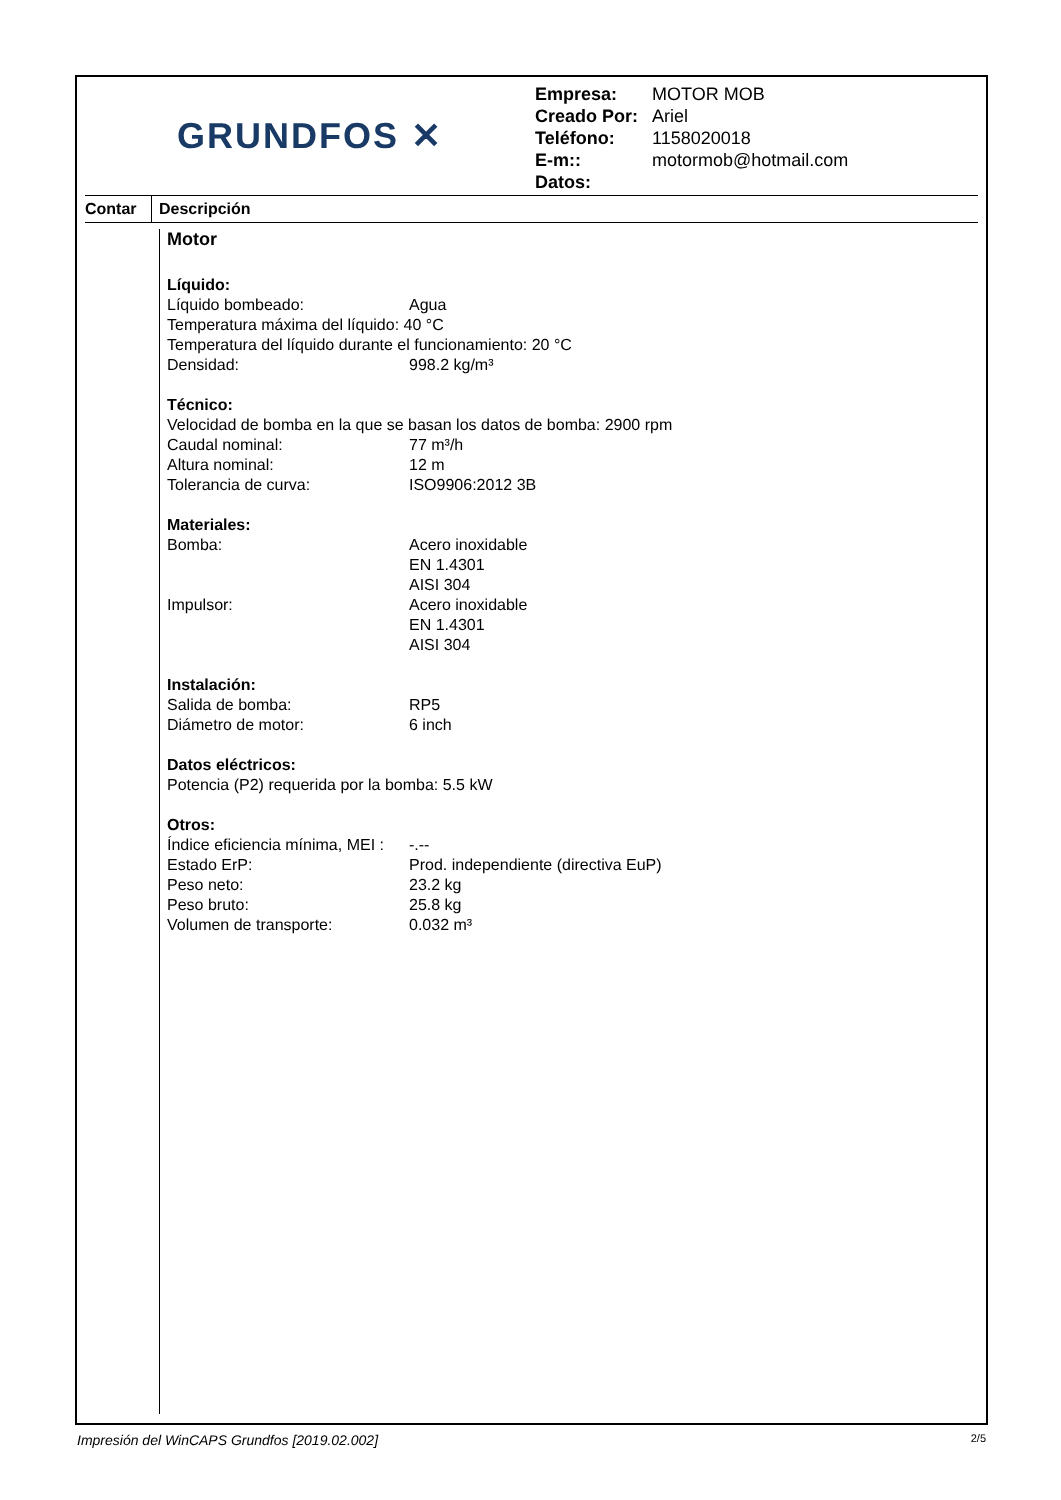GRUNDFOS ✕
| Empresa: | MOTOR MOB |
| Creado Por: | Ariel |
| Teléfono: | 1158020018 |
| E-m:: | motormob@hotmail.com |
| Datos: | |
Contar
Descripción
Motor
Líquido:
Líquido bombeado: Agua
Temperatura máxima del líquido: 40 °C
Temperatura del líquido durante el funcionamiento: 20 °C
Densidad: 998.2 kg/m³
Técnico:
Velocidad de bomba en la que se basan los datos de bomba: 2900 rpm
Caudal nominal: 77 m³/h
Altura nominal: 12 m
Tolerancia de curva: ISO9906:2012 3B
Materiales:
Bomba: Acero inoxidable
EN 1.4301
AISI 304
Impulsor: Acero inoxidable
EN 1.4301
AISI 304
Instalación:
Salida de bomba: RP5
Diámetro de motor: 6 inch
Datos eléctricos:
Potencia (P2) requerida por la bomba: 5.5 kW
Otros:
Índice eficiencia mínima, MEI : -.--
Estado ErP: Prod. independiente (directiva EuP)
Peso neto: 23.2 kg
Peso bruto: 25.8 kg
Volumen de transporte: 0.032 m³
Impresión del WinCAPS Grundfos [2019.02.002] 2/5